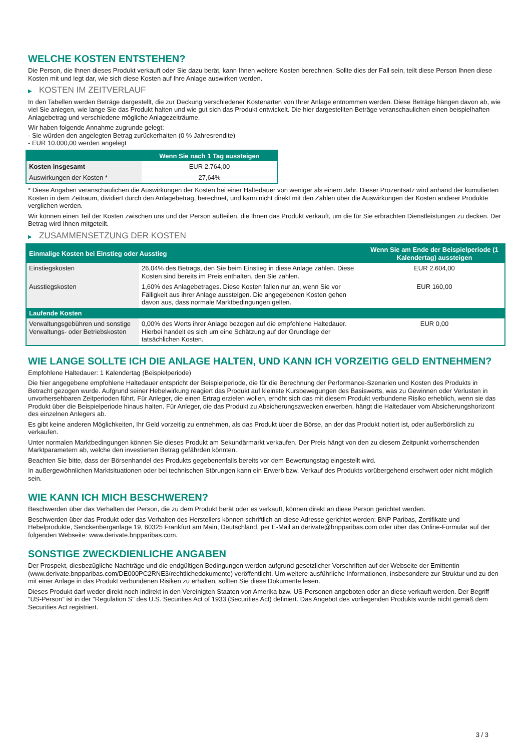WELCHE KOSTEN ENTSTEHEN?
Die Person, die Ihnen dieses Produkt verkauft oder Sie dazu berät, kann Ihnen weitere Kosten berechnen. Sollte dies der Fall sein, teilt diese Person Ihnen diese Kosten mit und legt dar, wie sich diese Kosten auf Ihre Anlage auswirken werden.
▶ KOSTEN IM ZEITVERLAUF
In den Tabellen werden Beträge dargestellt, die zur Deckung verschiedener Kostenarten von Ihrer Anlage entnommen werden. Diese Beträge hängen davon ab, wie viel Sie anlegen, wie lange Sie das Produkt halten und wie gut sich das Produkt entwickelt. Die hier dargestellten Beträge veranschaulichen einen beispielhaften Anlagebetrag und verschiedene mögliche Anlagezeiträume.
Wir haben folgende Annahme zugrunde gelegt:
- Sie würden den angelegten Betrag zurückerhalten (0 % Jahresrendite)
- EUR 10.000,00 werden angelegt
| | Wenn Sie nach 1 Tag aussteigen |
| --- | --- |
| Kosten insgesamt | EUR 2.764,00 |
| Auswirkungen der Kosten * | 27,64% |
* Diese Angaben veranschaulichen die Auswirkungen der Kosten bei einer Haltedauer von weniger als einem Jahr. Dieser Prozentsatz wird anhand der kumulierten Kosten in dem Zeitraum, dividiert durch den Anlagebetrag, berechnet, und kann nicht direkt mit den Zahlen über die Auswirkungen der Kosten anderer Produkte verglichen werden.
Wir können einen Teil der Kosten zwischen uns und der Person aufteilen, die Ihnen das Produkt verkauft, um die für Sie erbrachten Dienstleistungen zu decken. Der Betrag wird Ihnen mitgeteilt.
▶ ZUSAMMENSETZUNG DER KOSTEN
| Einmalige Kosten bei Einstieg oder Ausstieg | | Wenn Sie am Ende der Beispielperiode (1 Kalendertag) aussteigen |
| --- | --- | --- |
| Einstiegskosten | 26,04% des Betrags, den Sie beim Einstieg in diese Anlage zahlen. Diese Kosten sind bereits im Preis enthalten, den Sie zahlen. | EUR 2.604,00 |
| Ausstiegskosten | 1,60% des Anlagebetrages. Diese Kosten fallen nur an, wenn Sie vor Fälligkeit aus ihrer Anlage aussteigen. Die angegebenen Kosten gehen davon aus, dass normale Marktbedingungen gelten. | EUR 160,00 |
| Laufende Kosten | | |
| Verwaltungsgebühren und sonstige Verwaltungs- oder Betriebskosten | 0,00% des Werts ihrer Anlage bezogen auf die empfohlene Haltedauer. Hierbei handelt es sich um eine Schätzung auf der Grundlage der tatsächlichen Kosten. | EUR 0,00 |
WIE LANGE SOLLTE ICH DIE ANLAGE HALTEN, UND KANN ICH VORZEITIG GELD ENTNEHMEN?
Empfohlene Haltedauer: 1 Kalendertag (Beispielperiode)
Die hier angegebene empfohlene Haltedauer entspricht der Beispielperiode, die für die Berechnung der Performance-Szenarien und Kosten des Produkts in Betracht gezogen wurde. Aufgrund seiner Hebelwirkung reagiert das Produkt auf kleinste Kursbewegungen des Basiswerts, was zu Gewinnen oder Verlusten in unvorhersehbaren Zeitperioden führt. Für Anleger, die einen Ertrag erzielen wollen, erhöht sich das mit diesem Produkt verbundene Risiko erheblich, wenn sie das Produkt über die Beispielperiode hinaus halten. Für Anleger, die das Produkt zu Absicherungszwecken erwerben, hängt die Haltedauer vom Absicherungshorizont des einzelnen Anlegers ab.
Es gibt keine anderen Möglichkeiten, Ihr Geld vorzeitig zu entnehmen, als das Produkt über die Börse, an der das Produkt notiert ist, oder außerbörslich zu verkaufen.
Unter normalen Marktbedingungen können Sie dieses Produkt am Sekundärmarkt verkaufen. Der Preis hängt von den zu diesem Zeitpunkt vorherrschenden Marktparametern ab, welche den investierten Betrag gefährden könnten.
Beachten Sie bitte, dass der Börsenhandel des Produkts gegebenenfalls bereits vor dem Bewertungstag eingestellt wird.
In außergewöhnlichen Marktsituationen oder bei technischen Störungen kann ein Erwerb bzw. Verkauf des Produkts vorübergehend erschwert oder nicht möglich sein.
WIE KANN ICH MICH BESCHWEREN?
Beschwerden über das Verhalten der Person, die zu dem Produkt berät oder es verkauft, können direkt an diese Person gerichtet werden.
Beschwerden über das Produkt oder das Verhalten des Herstellers können schriftlich an diese Adresse gerichtet werden: BNP Paribas, Zertifikate und Hebelprodukte, Senckenberganlage 19, 60325 Frankfurt am Main, Deutschland, per E-Mail an derivate@bnpparibas.com oder über das Online-Formular auf der folgenden Webseite: www.derivate.bnpparibas.com.
SONSTIGE ZWECKDIENLICHE ANGABEN
Der Prospekt, diesbezügliche Nachträge und die endgültigen Bedingungen werden aufgrund gesetzlicher Vorschriften auf der Webseite der Emittentin (www.derivate.bnpparibas.com/DE000PC2RNE3/rechtlichedokumente) veröffentlicht. Um weitere ausführliche Informationen, insbesondere zur Struktur und zu den mit einer Anlage in das Produkt verbundenen Risiken zu erhalten, sollten Sie diese Dokumente lesen.
Dieses Produkt darf weder direkt noch indirekt in den Vereinigten Staaten von Amerika bzw. US-Personen angeboten oder an diese verkauft werden. Der Begriff "US-Person" ist in der "Regulation S" des U.S. Securities Act of 1933 (Securities Act) definiert. Das Angebot des vorliegenden Produkts wurde nicht gemäß dem Securities Act registriert.
3 / 3